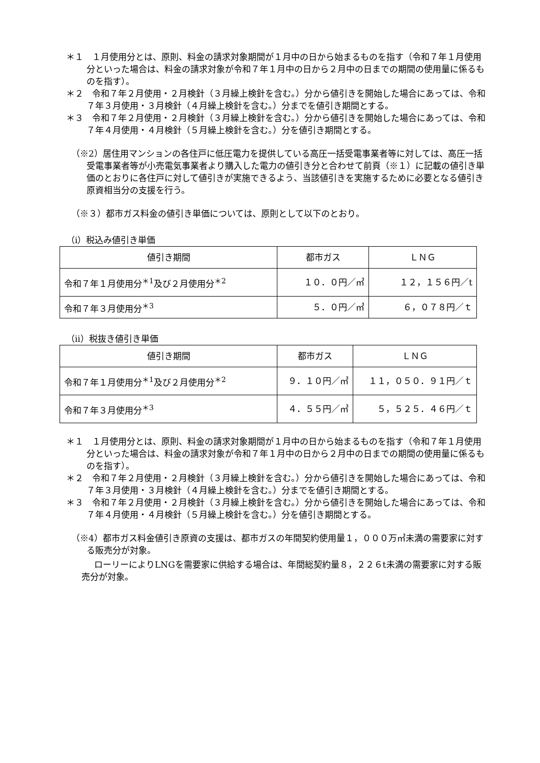＊１　１月使用分とは、原則、料金の請求対象期間が１月中の日から始まるものを指す（令和７年１月使用分といった場合は、料金の請求対象が令和７年１月中の日から２月中の日までの期間の使用量に係るものを指す）。
＊２　令和７年２月使用・２月検針（３月繰上検針を含む。）分から値引きを開始した場合にあっては、令和７年３月使用・３月検針（４月繰上検針を含む。）分までを値引き期間とする。
＊３　令和７年２月使用・２月検針（３月繰上検針を含む。）分から値引きを開始した場合にあっては、令和７年４月使用・４月検針（５月繰上検針を含む。）分を値引き期間とする。
（※2）居住用マンションの各住戸に低圧電力を提供している高圧一括受電事業者等に対しては、高圧一括受電事業者等が小売電気事業者より購入した電力の値引き分と合わせて前頁（※１）に記載の値引き単価のとおりに各住戸に対して値引きが実施できるよう、当該値引きを実施するために必要となる値引き原資相当分の支援を行う。
（※３）都市ガス料金の値引き単価については、原則として以下のとおり。
（ⅰ）税込み値引き単価
| 値引き期間 | 都市ガス | ＬＮＧ |
| --- | --- | --- |
| 令和７年１月使用分<sup>＊1</sup>及び２月使用分<sup>＊2</sup> | １０．０円／㎥ | １２，１５６円／t |
| 令和７年３月使用分<sup>＊3</sup> | ５．０円／㎥ | ６，０７８円／ｔ |
（ⅱ）税抜き値引き単価
| 値引き期間 | 都市ガス | ＬＮＧ |
| --- | --- | --- |
| 令和７年１月使用分<sup>＊1</sup>及び２月使用分<sup>＊2</sup> | ９．１０円／㎥ | １１，０５０．９１円／ｔ |
| 令和７年３月使用分<sup>＊3</sup> | ４．５５円／㎥ | ５，５２５．４６円／ｔ |
＊１　１月使用分とは、原則、料金の請求対象期間が１月中の日から始まるものを指す（令和７年１月使用分といった場合は、料金の請求対象が令和７年１月中の日から２月中の日までの期間の使用量に係るものを指す）。
＊２　令和７年２月使用・２月検針（３月繰上検針を含む。）分から値引きを開始した場合にあっては、令和７年３月使用・３月検針（４月繰上検針を含む。）分までを値引き期間とする。
＊３　令和７年２月使用・２月検針（３月繰上検針を含む。）分から値引きを開始した場合にあっては、令和７年４月使用・４月検針（５月繰上検針を含む。）分を値引き期間とする。
（※4）都市ガス料金値引き原資の支援は、都市ガスの年間契約使用量１，０００万㎥未満の需要家に対する販売分が対象。
ローリーによりLNGを需要家に供給する場合は、年間総契約量８，２２６t未満の需要家に対する販売分が対象。